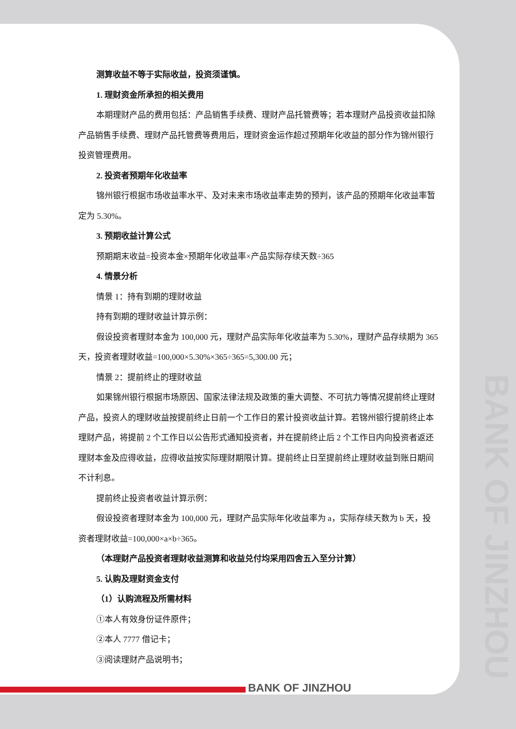BANK OF JINZHOU
测算收益不等于实际收益，投资须谨慎。
1. 理财资金所承担的相关费用
本期理财产品的费用包括：产品销售手续费、理财产品托管费等；若本理财产品投资收益扣除产品销售手续费、理财产品托管费等费用后，理财资金运作超过预期年化收益的部分作为锦州银行投资管理费用。
2. 投资者预期年化收益率
锦州银行根据市场收益率水平、及对未来市场收益率走势的预判，该产品的预期年化收益率暂定为 5.30%。
3. 预期收益计算公式
预期期末收益=投资本金×预期年化收益率×产品实际存续天数÷365
4. 情景分析
情景 1：持有到期的理财收益
持有到期的理财收益计算示例：
假设投资者理财本金为 100,000 元，理财产品实际年化收益率为 5.30%，理财产品存续期为 365 天，投资者理财收益=100,000×5.30%×365÷365=5,300.00 元；
情景 2：提前终止的理财收益
如果锦州银行根据市场原因、国家法律法规及政策的重大调整、不可抗力等情况提前终止理财产品，投资人的理财收益按提前终止日前一个工作日的累计投资收益计算。若锦州银行提前终止本理财产品，将提前 2 个工作日以公告形式通知投资者，并在提前终止后 2 个工作日内向投资者返还理财本金及应得收益，应得收益按实际理财期限计算。提前终止日至提前终止理财收益到账日期间不计利息。
提前终止投资者收益计算示例：
假设投资者理财本金为 100,000 元，理财产品实际年化收益率为 a，实际存续天数为 b 天，投资者理财收益=100,000×a×b÷365。
（本理财产品投资者理财收益测算和收益兑付均采用四舍五入至分计算）
5. 认购及理财资金支付
（1）认购流程及所需材料
①本人有效身份证件原件；
②本人 7777 借记卡；
③阅读理财产品说明书；
BANK OF JINZHOU